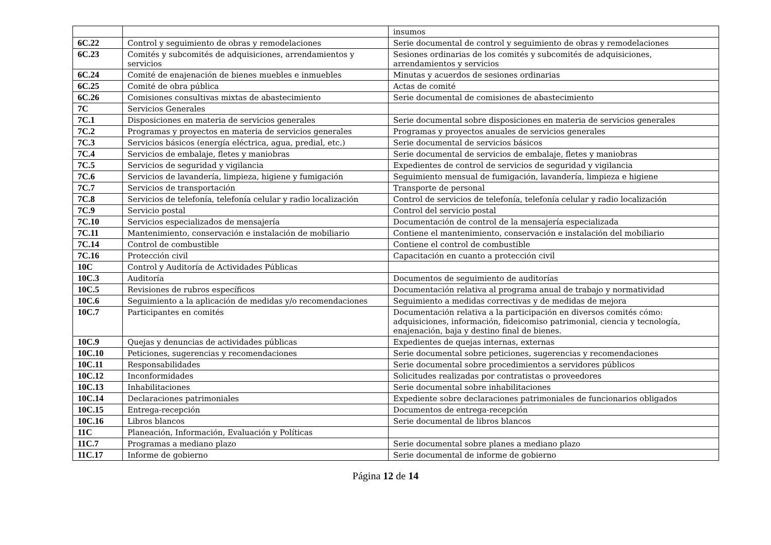| | | insumos |
| 6C.22 | Control y seguimiento de obras y remodelaciones | Serie documental de control y seguimiento de obras y remodelaciones |
| 6C.23 | Comités y subcomités de adquisiciones, arrendamientos y servicios | Sesiones ordinarias de los comités y subcomités de adquisiciones, arrendamientos y servicios |
| 6C.24 | Comité de enajenación de bienes muebles e inmuebles | Minutas y acuerdos de sesiones ordinarias |
| 6C.25 | Comité de obra pública | Actas de comité |
| 6C.26 | Comisiones consultivas mixtas de abastecimiento | Serie documental de comisiones de abastecimiento |
| 7C | Servicios Generales | |
| 7C.1 | Disposiciones en materia de servicios generales | Serie documental sobre disposiciones en materia de servicios generales |
| 7C.2 | Programas y proyectos en materia de servicios generales | Programas y proyectos anuales de servicios generales |
| 7C.3 | Servicios básicos (energía eléctrica, agua, predial, etc.) | Serie documental de servicios básicos |
| 7C.4 | Servicios de embalaje, fletes y maniobras | Serie documental de servicios de embalaje, fletes y maniobras |
| 7C.5 | Servicios de seguridad y vigilancia | Expedientes de control de servicios de seguridad y vigilancia |
| 7C.6 | Servicios de lavandería, limpieza, higiene y fumigación | Seguimiento mensual de fumigación, lavandería, limpieza e higiene |
| 7C.7 | Servicios de transportación | Transporte de personal |
| 7C.8 | Servicios de telefonía, telefonía celular y radio localización | Control de servicios de telefonía, telefonía celular y radio localización |
| 7C.9 | Servicio postal | Control del servicio postal |
| 7C.10 | Servicios especializados de mensajería | Documentación de control de la mensajería especializada |
| 7C.11 | Mantenimiento, conservación e instalación de mobiliario | Contiene el mantenimiento, conservación e instalación del mobiliario |
| 7C.14 | Control de combustible | Contiene el control de combustible |
| 7C.16 | Protección civil | Capacitación en cuanto a protección civil |
| 10C | Control y Auditoría de Actividades Públicas | |
| 10C.3 | Auditoría | Documentos de seguimiento de auditorías |
| 10C.5 | Revisiones de rubros específicos | Documentación relativa al programa anual de trabajo y normatividad |
| 10C.6 | Seguimiento a la aplicación de medidas y/o recomendaciones | Seguimiento a medidas correctivas y de medidas de mejora |
| 10C.7 | Participantes en comités | Documentación relativa a la participación en diversos comités cómo: adquisiciones, información, fideicomiso patrimonial, ciencia y tecnología, enajenación, baja y destino final de bienes. |
| 10C.9 | Quejas y denuncias de actividades públicas | Expedientes de quejas internas, externas |
| 10C.10 | Peticiones, sugerencias y recomendaciones | Serie documental sobre peticiones, sugerencias y recomendaciones |
| 10C.11 | Responsabilidades | Serie documental sobre procedimientos a servidores públicos |
| 10C.12 | Inconformidades | Solicitudes realizadas por contratistas o proveedores |
| 10C.13 | Inhabilitaciones | Serie documental sobre inhabilitaciones |
| 10C.14 | Declaraciones patrimoniales | Expediente sobre declaraciones patrimoniales de funcionarios obligados |
| 10C.15 | Entrega-recepción | Documentos de entrega-recepción |
| 10C.16 | Libros blancos | Serie documental de libros blancos |
| 11C | Planeación, Información, Evaluación y Políticas | |
| 11C.7 | Programas a mediano plazo | Serie documental sobre planes a mediano plazo |
| 11C.17 | Informe de gobierno | Serie documental de informe de gobierno |
Página 12 de 14